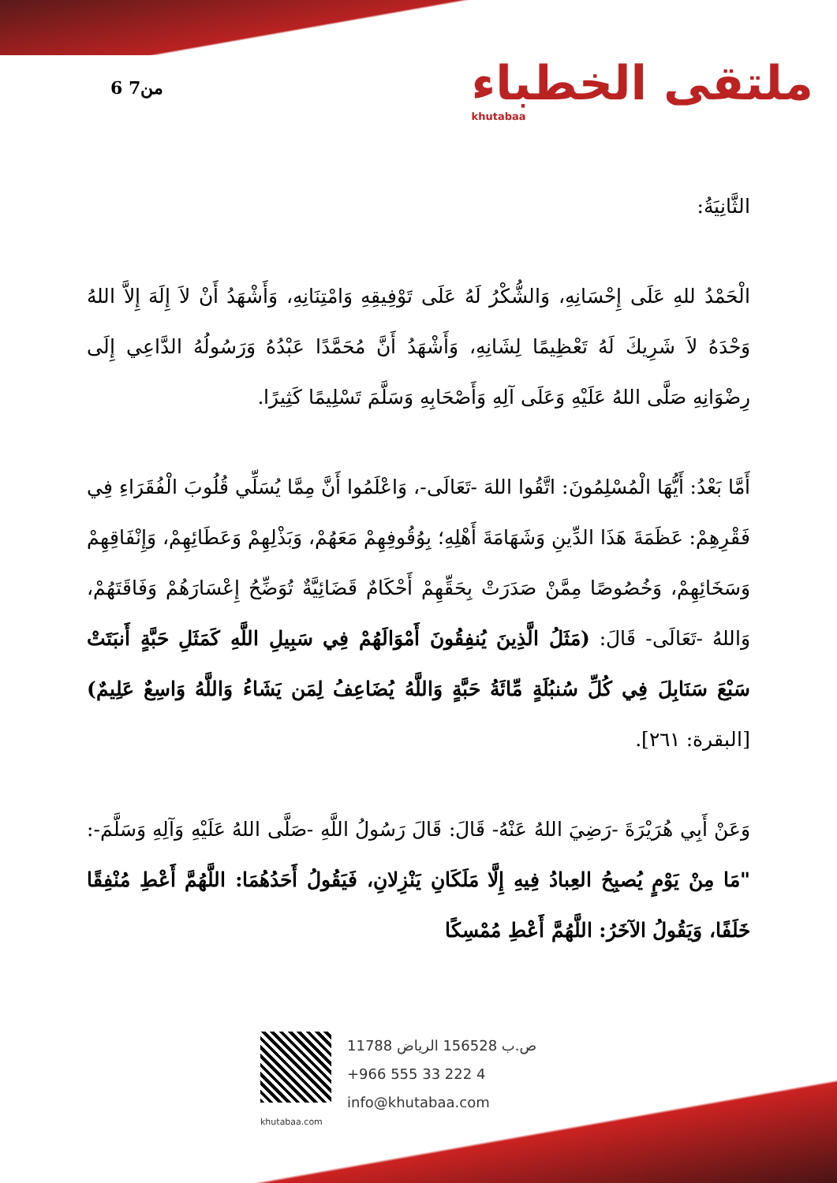6 من7 ملتقى الخطباء
khutabaa
الثَّانِيَةُ:
الْحَمْدُ للهِ عَلَى إِحْسَانِهِ، وَالشُّكْرُ لَهُ عَلَى تَوْفِيقِهِ وَامْتِنَانِهِ، وَأَشْهَدُ أَنْ لاَ إِلَهَ إِلاَّ اللهُ وَحْدَهُ لاَ شَرِيكَ لَهُ تَعْظِيمًا لِشَانِهِ، وَأَشْهَدُ أَنَّ مُحَمَّدًا عَبْدُهُ وَرَسُولُهُ الدَّاعِي إِلَى رِضْوَانِهِ صَلَّى اللهُ عَلَيْهِ وَعَلَى آلِهِ وَأَصْحَابِهِ وَسَلَّمَ تَسْلِيمًا كَثِيرًا.
أَمَّا بَعْدُ: أَيُّهَا الْمُسْلِمُونَ: اتَّقُوا اللهَ -تَعَالَى-، وَاعْلَمُوا أَنَّ مِمَّا يُسَلِّي قُلُوبَ الْفُقَرَاءِ فِي فَقْرِهِمْ: عَظَمَةَ هَذَا الدِّينِ وَشَهَامَةَ أَهْلِهِ؛ بِوُقُوفِهِمْ مَعَهُمْ، وَبَذْلِهِمْ وَعَطَائِهِمْ، وَإِنْفَاقِهِمْ وَسَخَائِهِمْ، وَخُصُوصًا مِمَّنْ صَدَرَتْ بِحَقِّهِمْ أَحْكَامٌ قَضَائِيَّةٌ تُوَضِّحُ إِعْسَارَهُمْ وَفَاقَتَهُمْ، وَاللهُ -تَعَالَى- قَالَ: (مَثَلُ الَّذِينَ يُنفِقُونَ أَمْوَالَهُمْ فِي سَبِيلِ اللَّهِ كَمَثَلِ حَبَّةٍ أَنبَتَتْ سَبْعَ سَنَابِلَ فِي كُلِّ سُنبُلَةٍ مِّائَةُ حَبَّةٍ وَاللَّهُ يُضَاعِفُ لِمَن يَشَاءُ وَاللَّهُ وَاسِعٌ عَلِيمٌ)[البقرة: ٢٦١].
وَعَنْ أَبِي هُرَيْرَةَ -رَضِيَ اللهُ عَنْهُ- قَالَ: قَالَ رَسُولُ اللَّهِ -صَلَّى اللهُ عَلَيْهِ وَآلِهِ وَسَلَّمَ-: "مَا مِنْ يَوْمٍ يُصبِحُ العِبادُ فِيهِ إِلَّا مَلَكَانِ يَنْزِلانِ، فَيَقُولُ أَحَدُهُمَا: اللَّهُمَّ أَعْطِ مُنْفِقًا خَلَفًا، وَيَقُولُ الآخَرُ: اللَّهُمَّ أَعْطِ مُمْسِكًا
ص.ب 156528 الرياض 11788
+966 555 33 222 4
info@khutabaa.com
khutabaa.com